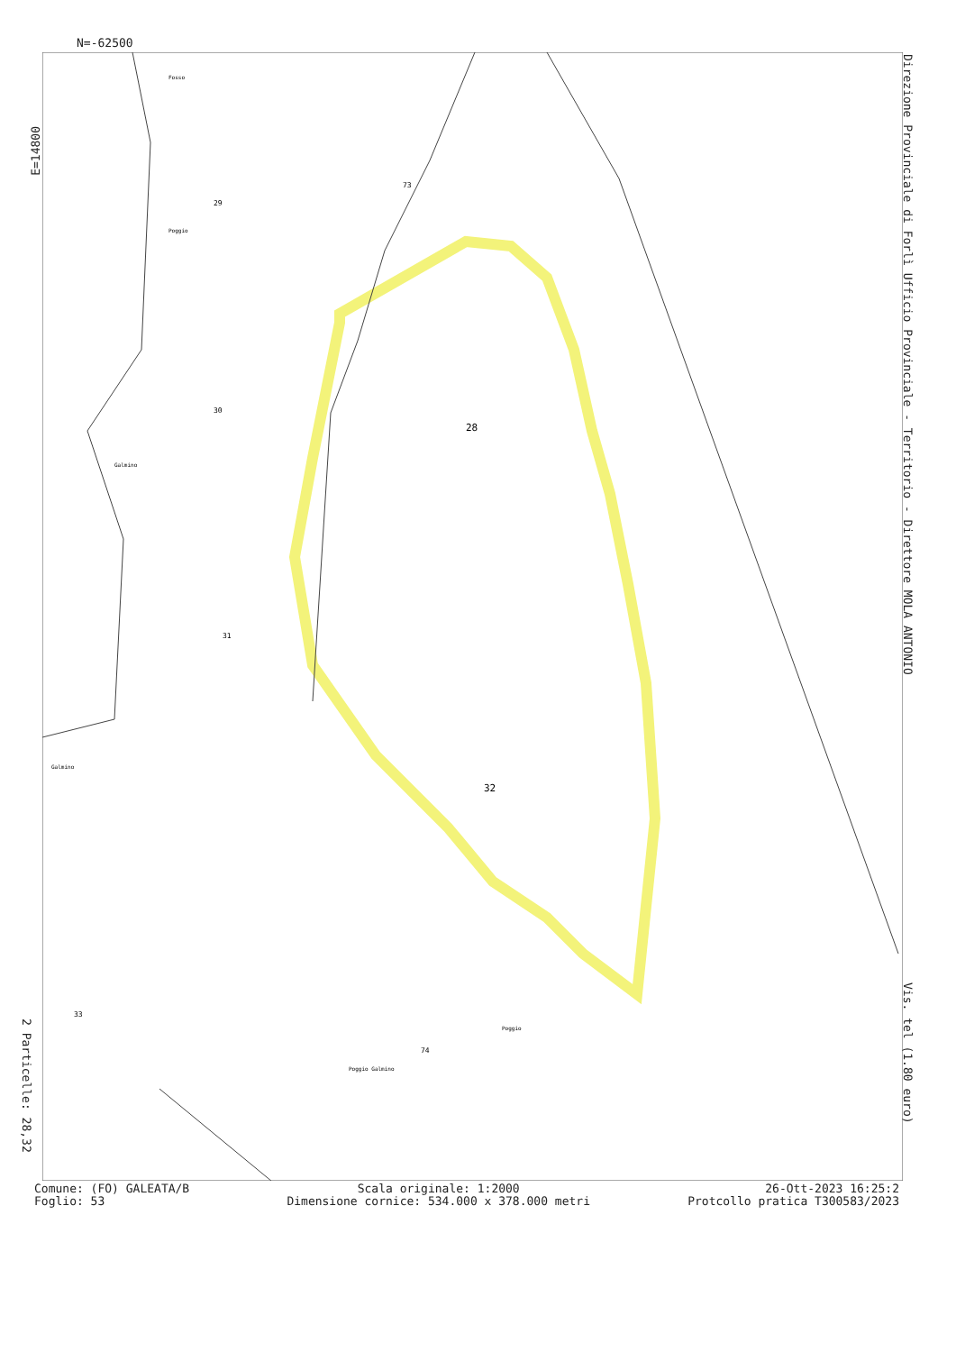N=-62500
E=14800
Direzione Provinciale di Forlì Ufficio Provinciale - Territorio - Direttore MOLA ANTONIO
Vis. tel (1.80 euro)
2 Particelle: 28,32
28
32
29
73
30
31
33
74
Fosso
Poggio
Galmino
Galmino
Poggio
Poggio Galmino
Comune: (FO) GALEATA/B
Foglio: 53
Scala originale: 1:2000
Dimensione cornice: 534.000 x 378.000 metri
26-Ott-2023 16:25:2
Protcollo pratica T300583/2023